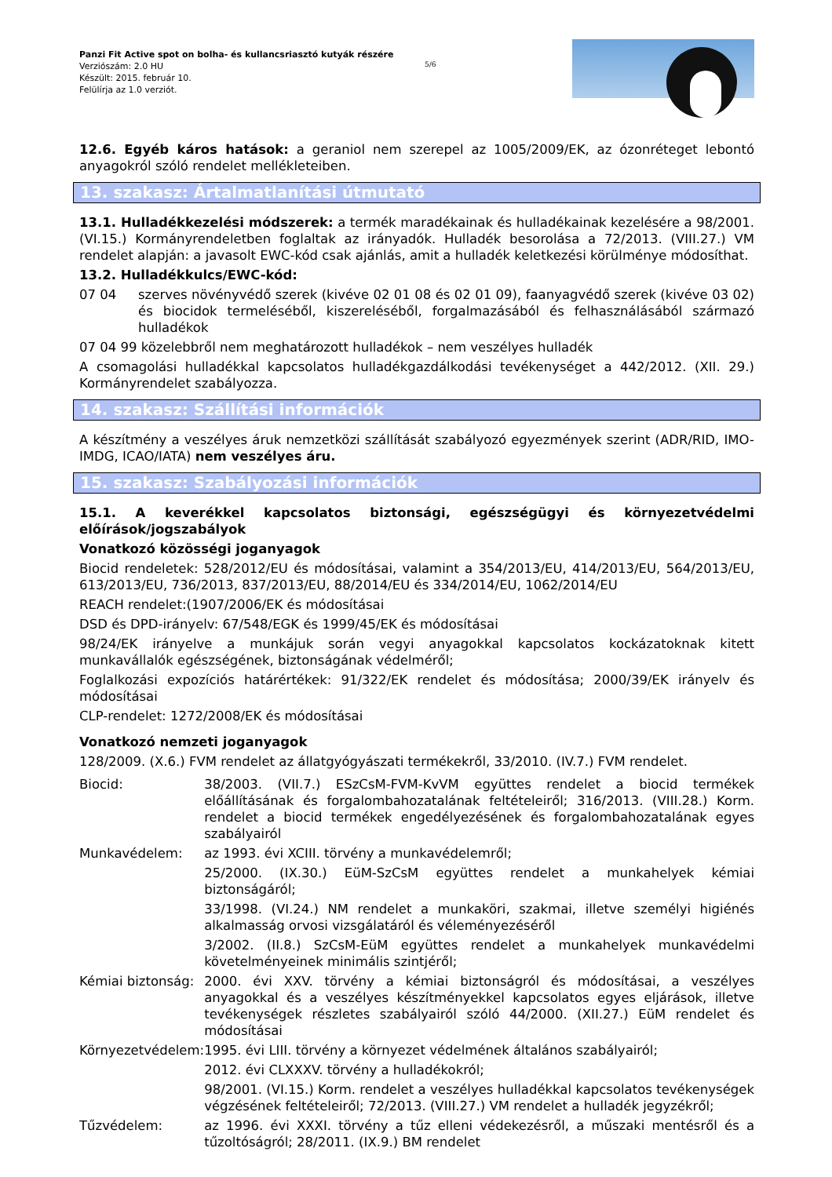Panzi Fit Active spot on bolha- és kullancsriasztó kutyák részére
Verziószám: 2.0 HU
Készült: 2015. február 10.
Felülírja az 1.0 verziót.
5/6
12.6. Egyéb káros hatások: a geraniol nem szerepel az 1005/2009/EK, az ózonréteget lebontó anyagokról szóló rendelet mellékleteiben.
13. szakasz: Ártalmatlanítási útmutató
13.1. Hulladékkezelési módszerek: a termék maradékainak és hulladékainak kezelésére a 98/2001. (VI.15.) Kormányrendeletben foglaltak az irányadók. Hulladék besorolása a 72/2013. (VIII.27.) VM rendelet alapján: a javasolt EWC-kód csak ajánlás, amit a hulladék keletkezési körülménye módosíthat.
13.2. Hulladékkulcs/EWC-kód:
| 07 04 | szerves növényvédő szerek (kivéve 02 01 08 és 02 01 09), faanyagvédő szerek (kivéve 03 02) és biocidok termeléséből, kiszereléséből, forgalmazásából és felhasználásából származó hulladékok |
| 07 04 99 közelebbről nem meghatározott hulladékok – nem veszélyes hulladék | |
A csomagolási hulladékkal kapcsolatos hulladékgazdálkodási tevékenységet a 442/2012. (XII. 29.) Kormányrendelet szabályozza.
14. szakasz: Szállítási információk
A készítmény a veszélyes áruk nemzetközi szállítását szabályozó egyezmények szerint (ADR/RID, IMO-IMDG, ICAO/IATA) nem veszélyes áru.
15. szakasz: Szabályozási információk
15.1. A keverékkel kapcsolatos biztonsági, egészségügyi és környezetvédelmi előírások/jogszabályok
Vonatkozó közösségi joganyagok
Biocid rendeletek: 528/2012/EU és módosításai, valamint a 354/2013/EU, 414/2013/EU, 564/2013/EU, 613/2013/EU, 736/2013, 837/2013/EU, 88/2014/EU és 334/2014/EU, 1062/2014/EU
REACH rendelet:(1907/2006/EK és módosításai
DSD és DPD-irányelv: 67/548/EGK és 1999/45/EK és módosításai
98/24/EK irányelve a munkájuk során vegyi anyagokkal kapcsolatos kockázatoknak kitett munkavállalók egészségének, biztonságának védelméről;
Foglalkozási expozíciós határértékek: 91/322/EK rendelet és módosítása; 2000/39/EK irányelv és módosításai
CLP-rendelet: 1272/2008/EK és módosításai
Vonatkozó nemzeti joganyagok
128/2009. (X.6.) FVM rendelet az állatgyógyászati termékekről, 33/2010. (IV.7.) FVM rendelet.
| Biocid: | 38/2003. (VII.7.) ESzCsM-FVM-KvVM együttes rendelet a biocid termékek előállításának és forgalombahozatalának feltételeiről; 316/2013. (VIII.28.) Korm. rendelet a biocid termékek engedélyezésének és forgalombahozatalának egyes szabályairól |
| Munkavédelem: | az 1993. évi XCIII. törvény a munkavédelemről; |
| | 25/2000. (IX.30.) EüM-SzCsM együttes rendelet a munkahelyek kémiai biztonságáról; |
| | 33/1998. (VI.24.) NM rendelet a munkaköri, szakmai, illetve személyi higiénés alkalmasság orvosi vizsgálatáról és véleményezéséről |
| | 3/2002. (II.8.) SzCsM-EüM együttes rendelet a munkahelyek munkavédelmi követelményeinek minimális szintjéről; |
| Kémiai biztonság: | 2000. évi XXV. törvény a kémiai biztonságról és módosításai, a veszélyes anyagokkal és a veszélyes készítményekkel kapcsolatos egyes eljárások, illetve tevékenységek részletes szabályairól szóló 44/2000. (XII.27.) EüM rendelet és módosításai |
| Környezetvédelem: | 1995. évi LIII. törvény a környezet védelmének általános szabályairól; |
| | 2012. évi CLXXXV. törvény a hulladékokról; |
| | 98/2001. (VI.15.) Korm. rendelet a veszélyes hulladékkal kapcsolatos tevékenységek végzésének feltételeiről; 72/2013. (VIII.27.) VM rendelet a hulladék jegyzékről; |
| Tűzvédelem: | az 1996. évi XXXI. törvény a tűz elleni védekezésről, a műszaki mentésről és a tűzoltóságról; 28/2011. (IX.9.) BM rendelet |